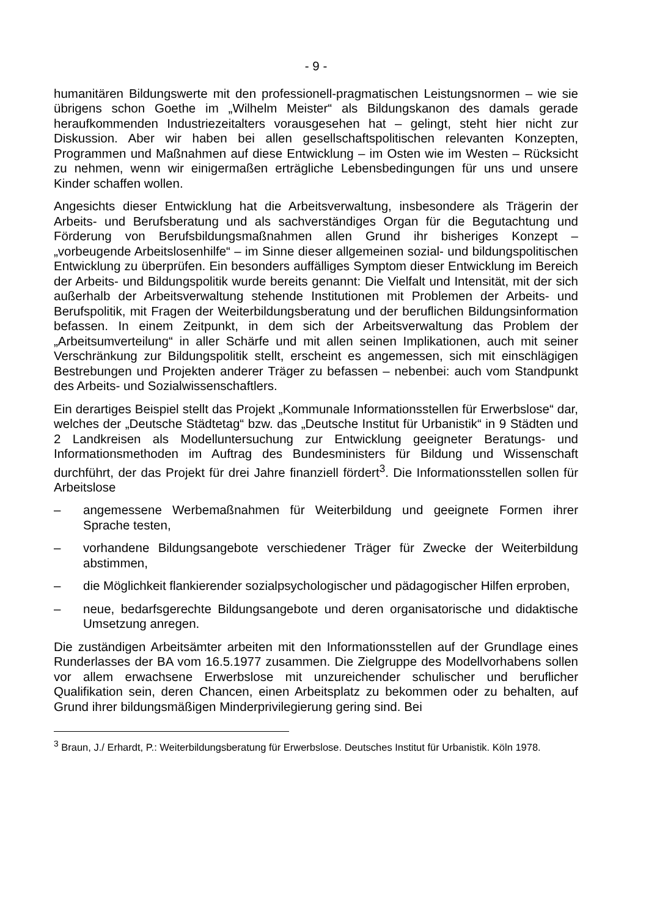- 9 -
humanitären Bildungswerte mit den professionell-pragmatischen Leistungsnormen – wie sie übrigens schon Goethe im „Wilhelm Meister“ als Bildungskanon des damals gerade heraufkommenden Industriezeitalters vorausgesehen hat – gelingt, steht hier nicht zur Diskussion. Aber wir haben bei allen gesellschaftspolitischen relevanten Konzepten, Programmen und Maßnahmen auf diese Entwicklung – im Osten wie im Westen – Rücksicht zu nehmen, wenn wir einigermaßen erträgliche Lebensbedingungen für uns und unsere Kinder schaffen wollen.
Angesichts dieser Entwicklung hat die Arbeitsverwaltung, insbesondere als Trägerin der Arbeits- und Berufsberatung und als sachverständiges Organ für die Begutachtung und Förderung von Berufsbildungsmaßnahmen allen Grund ihr bisheriges Konzept – „vorbeugende Arbeitslosenhilfe“ – im Sinne dieser allgemeinen sozial- und bildungspolitischen Entwicklung zu überprüfen. Ein besonders auffälliges Symptom dieser Entwicklung im Bereich der Arbeits- und Bildungspolitik wurde bereits genannt: Die Vielfalt und Intensität, mit der sich außerhalb der Arbeitsverwaltung stehende Institutionen mit Problemen der Arbeits- und Berufspolitik, mit Fragen der Weiterbildungsberatung und der beruflichen Bildungsinformation befassen. In einem Zeitpunkt, in dem sich der Arbeitsverwaltung das Problem der „Arbeitsumverteilung“ in aller Schärfe und mit allen seinen Implikationen, auch mit seiner Verschränkung zur Bildungspolitik stellt, erscheint es angemessen, sich mit einschlägigen Bestrebungen und Projekten anderer Träger zu befassen – nebenbei: auch vom Standpunkt des Arbeits- und Sozialwissenschaftlers.
Ein derartiges Beispiel stellt das Projekt „Kommunale Informationsstellen für Erwerbslose“ dar, welches der „Deutsche Städtetag“ bzw. das „Deutsche Institut für Urbanistik“ in 9 Städten und 2 Landkreisen als Modelluntersuchung zur Entwicklung geeigneter Beratungs- und Informationsmethoden im Auftrag des Bundesministers für Bildung und Wissenschaft durchführt, der das Projekt für drei Jahre finanziell fördert<sup>3</sup>. Die Informationsstellen sollen für Arbeitslose
– angemessene Werbemaßnahmen für Weiterbildung und geeignete Formen ihrer Sprache testen,
– vorhandene Bildungsangebote verschiedener Träger für Zwecke der Weiterbildung abstimmen,
– die Möglichkeit flankierender sozialpsychologischer und pädagogischer Hilfen erproben,
– neue, bedarfsgerechte Bildungsangebote und deren organisatorische und didaktische Umsetzung anregen.
Die zuständigen Arbeitsämter arbeiten mit den Informationsstellen auf der Grundlage eines Runderlasses der BA vom 16.5.1977 zusammen. Die Zielgruppe des Modellvorhabens sollen vor allem erwachsene Erwerbslose mit unzureichender schulischer und beruflicher Qualifikation sein, deren Chancen, einen Arbeitsplatz zu bekommen oder zu behalten, auf Grund ihrer bildungsmäßigen Minderprivilegierung gering sind. Bei
<sup>3</sup> Braun, J./ Erhardt, P.: Weiterbildungsberatung für Erwerbslose. Deutsches Institut für Urbanistik. Köln 1978.